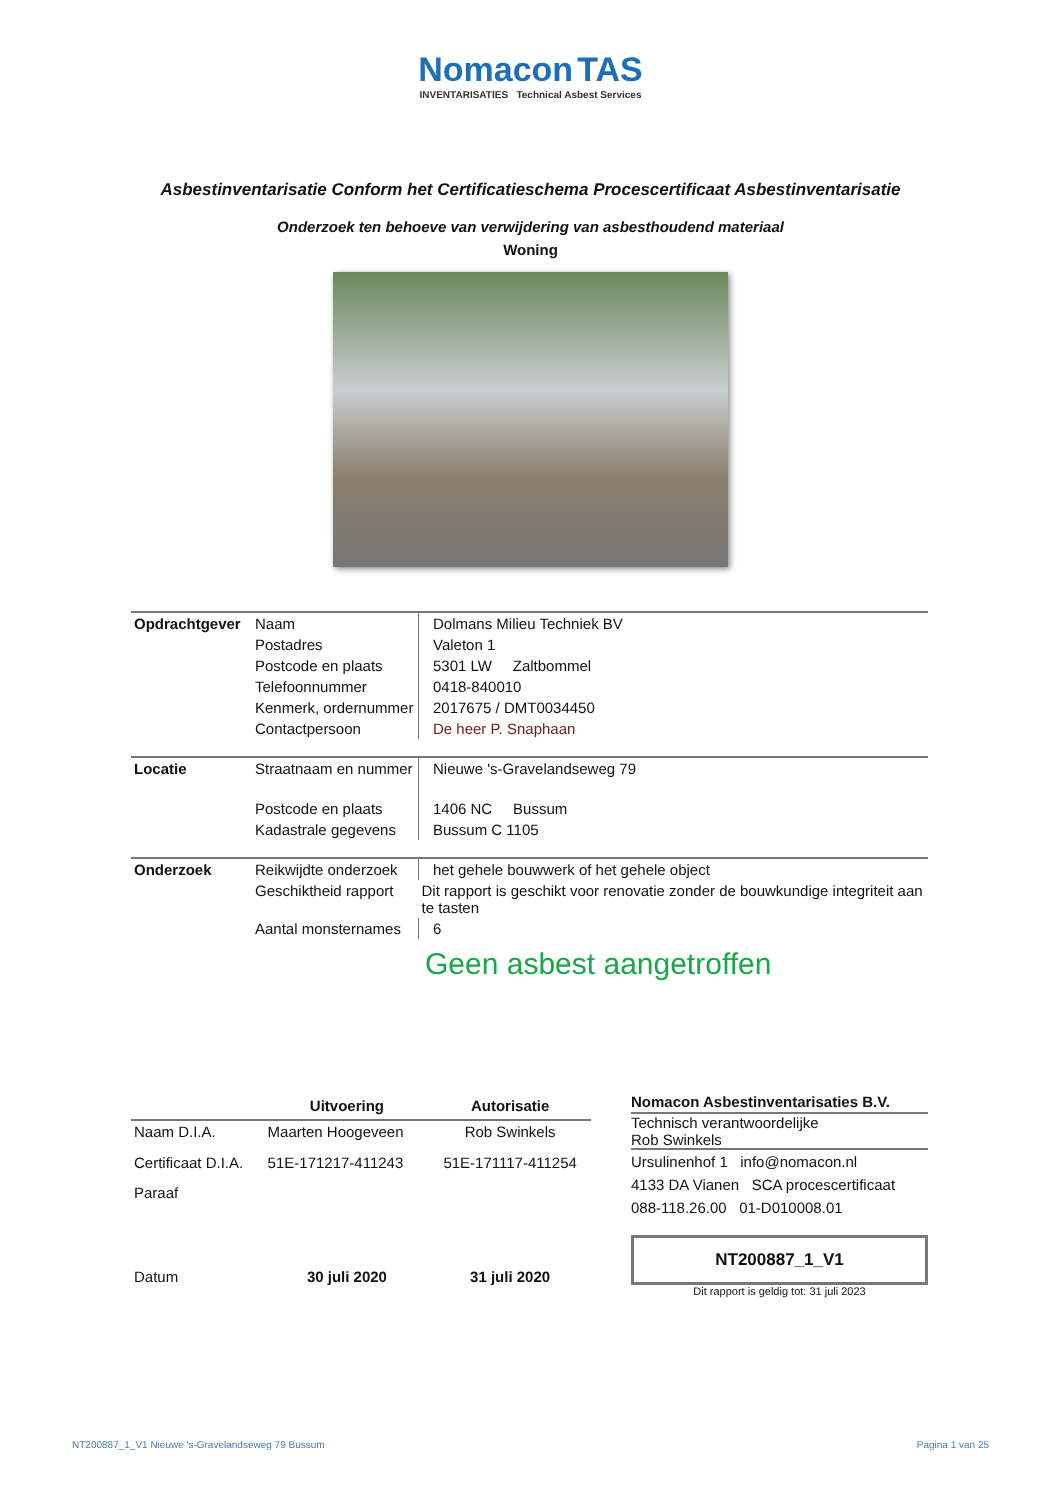Nomacon TAS
INVENTARISATIES Technical Asbest Services
Asbestinventarisatie Conform het Certificatieschema Procescertificaat Asbestinventarisatie
Onderzoek ten behoeve van verwijdering van asbesthoudend materiaal
Woning
| Opdrachtgever | Naam | Dolmans Milieu Techniek BV |
| | Postadres | Valeton 1 |
| | Postcode en plaats | 5301 LW Zaltbommel |
| | Telefoonnummer | 0418-840010 |
| | Kenmerk, ordernummer | 2017675 / DMT0034450 |
| | Contactpersoon | De heer P. Snaphaan |
| Locatie | Straatnaam en nummer | Nieuwe 's-Gravelandseweg 79 |
| | Postcode en plaats | 1406 NC Bussum |
| | Kadastrale gegevens | Bussum C 1105 |
| Onderzoek | Reikwijdte onderzoek | het gehele bouwwerk of het gehele object |
| | Geschiktheid rapport | Dit rapport is geschikt voor renovatie zonder de bouwkundige integriteit aan te tasten |
| | Aantal monsternames | 6 |
Geen asbest aangetroffen
| | Uitvoering | Autorisatie |
| --- | --- | --- |
| Naam D.I.A. | Maarten Hoogeveen | Rob Swinkels |
| Certificaat D.I.A. | 51E-171217-411243 | 51E-171117-411254 |
| Paraaf | | |
| Datum | 30 juli 2020 | 31 juli 2020 |
Nomacon Asbestinventarisaties B.V.
Technisch verantwoordelijke
Rob Swinkels
Ursulinenhof 1 info@nomacon.nl
4133 DA Vianen SCA procescertificaat
088-118.26.00 01-D010008.01
NT200887_1_V1
Dit rapport is geldig tot: 31 juli 2023
NT200887_1_V1 Nieuwe 's-Gravelandseweg 79 Bussum Pagina 1 van 25